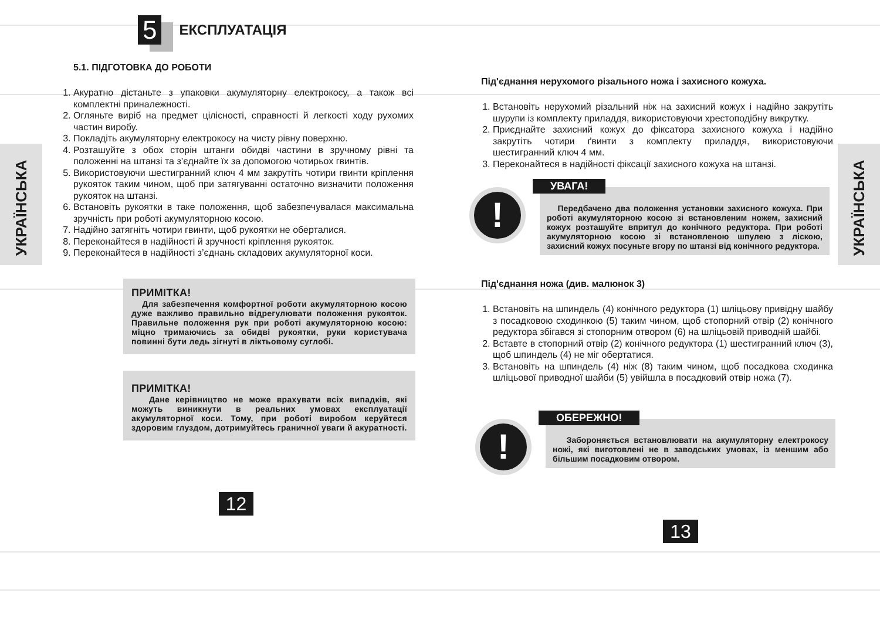УКРАЇНСЬКА
УКРАЇНСЬКА
5
ЕКСПЛУАТАЦІЯ
5.1. ПІДГОТОВКА ДО РОБОТИ
1. Акуратно дістаньте з упаковки акумуляторну електрокосу, а також всі комплектні приналежності.
2. Огляньте виріб на предмет цілісності, справності й легкості ходу рухомих частин виробу.
3. Покладіть акумуляторну електрокосу на чисту рівну поверхню.
4. Розташуйте з обох сторін штанги обидві частини в зручному рівні та положенні на штанзі та з’єднайте їх за допомогою чотирьох гвинтів.
5. Використовуючи шестигранний ключ 4 мм закрутіть чотири гвинти кріплення рукояток таким чином, щоб при затягуванні остаточно визначити положення рукояток на штанзі.
6. Встановіть рукоятки в таке положення, щоб забезпечувалася максимальна зручність при роботі акумуляторною косою.
7. Надійно затягніть чотири гвинти, щоб рукоятки не оберталися.
8. Переконайтеся в надійності й зручності кріплення рукояток.
9. Переконайтеся в надійності з’єднань складових акумуляторної коси.
ПРИМІТКА!
Для забезпечення комфортної роботи акумуляторною косою дуже важливо правильно відрегулювати положення рукояток. Правильне положення рук при роботі акумуляторною косою: міцно тримаючись за обидві рукоятки, руки користувача повинні бути ледь зігнуті в ліктьовому суглобі.
ПРИМІТКА!
Дане керівництво не може врахувати всіх випадків, які можуть виникнути в реальних умовах експлуатації акумуляторної коси. Тому, при роботі виробом керуйтеся здоровим глуздом, дотримуйтесь граничної уваги й акуратності.
12
Під'єднання нерухомого різального ножа і захисного кожуха.
1. Встановіть нерухомий різальний ніж на захисний кожух і надійно закрутіть шурупи із комплекту приладдя, використовуючи хрестоподібну викрутку.
2. Приєднайте захисний кожух до фіксатора захисного кожуха і надійно закрутіть чотири ґвинти з комплекту приладдя, використовуючи шестигранний ключ 4 мм.
3. Переконайтеся в надійності фіксації захисного кожуха на штанзі.
!
УВАГА!
Передбачено два положення установки захисного кожуха. При роботі акумуляторною косою зі встановленим ножем, захисний кожух розташуйте впритул до конічного редуктора. При роботі акумуляторною косою зі встановленою шпулею з ліскою, захисний кожух посуньте вгору по штанзі від конічного редуктора.
Під'єднання ножа (див. малюнок 3)
1. Встановіть на шпиндель (4) конічного редуктора (1) шліцьову привідну шайбу з посадковою сходинкою (5) таким чином, щоб стопорний отвір (2) конічного редуктора збігався зі стопорним отвором (6) на шліцьовій приводній шайбі.
2. Вставте в стопорний отвір (2) конічного редуктора (1) шестигранний ключ (3), щоб шпиндель (4) не міг обертатися.
3. Встановіть на шпиндель (4) ніж (8) таким чином, щоб посадкова сходинка шліцьової приводної шайби (5) увійшла в посадковий отвір ножа (7).
!
ОБЕРЕЖНО!
Забороняється встановлювати на акумуляторну електрокосу ножі, які виготовлені не в заводських умовах, із меншим або більшим посадковим отвором.
13